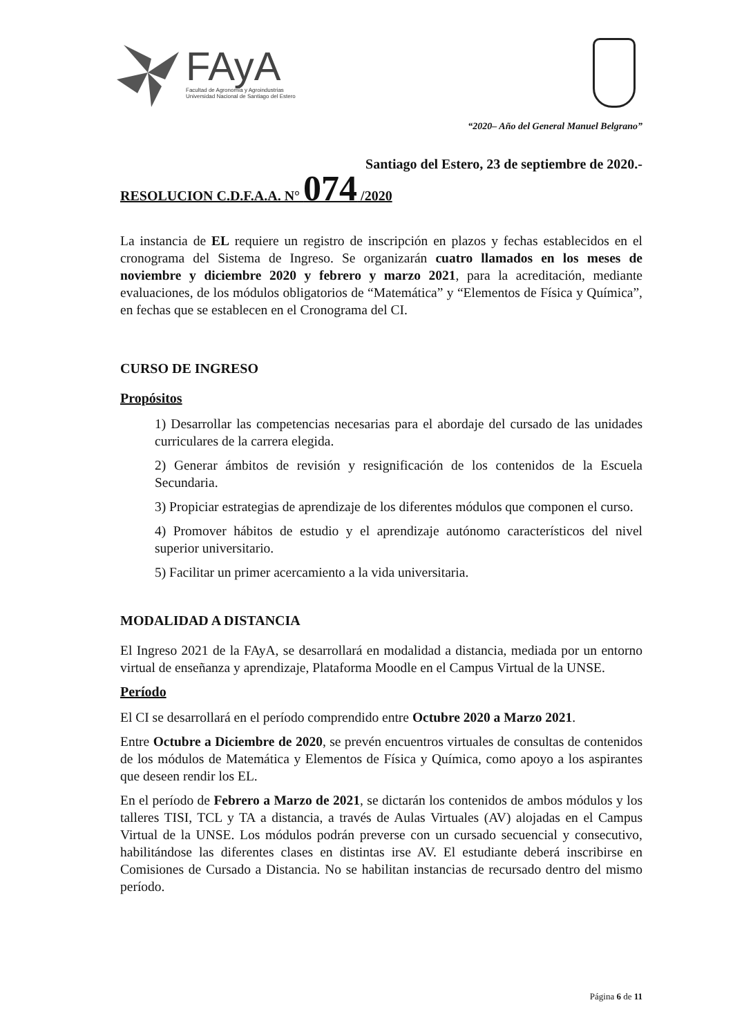FAyA
Facultad de Agronomía y Agroindustrias
Universidad Nacional de Santiago del Estero
“2020– Año del General Manuel Belgrano”
Santiago del Estero, 23 de septiembre de 2020.-
RESOLUCION C.D.F.A.A. N° 074 /2020
La instancia de EL requiere un registro de inscripción en plazos y fechas establecidos en el cronograma del Sistema de Ingreso. Se organizarán cuatro llamados en los meses de noviembre y diciembre 2020 y febrero y marzo 2021, para la acreditación, mediante evaluaciones, de los módulos obligatorios de “Matemática” y “Elementos de Física y Química”, en fechas que se establecen en el Cronograma del CI.
CURSO DE INGRESO
Propósitos
1) Desarrollar las competencias necesarias para el abordaje del cursado de las unidades curriculares de la carrera elegida.
2) Generar ámbitos de revisión y resignificación de los contenidos de la Escuela Secundaria.
3) Propiciar estrategias de aprendizaje de los diferentes módulos que componen el curso.
4) Promover hábitos de estudio y el aprendizaje autónomo característicos del nivel superior universitario.
5) Facilitar un primer acercamiento a la vida universitaria.
MODALIDAD A DISTANCIA
El Ingreso 2021 de la FAyA, se desarrollará en modalidad a distancia, mediada por un entorno virtual de enseñanza y aprendizaje, Plataforma Moodle en el Campus Virtual de la UNSE.
Período
El CI se desarrollará en el período comprendido entre Octubre 2020 a Marzo 2021.
Entre Octubre a Diciembre de 2020, se prevén encuentros virtuales de consultas de contenidos de los módulos de Matemática y Elementos de Física y Química, como apoyo a los aspirantes que deseen rendir los EL.
En el período de Febrero a Marzo de 2021, se dictarán los contenidos de ambos módulos y los talleres TISI, TCL y TA a distancia, a través de Aulas Virtuales (AV) alojadas en el Campus Virtual de la UNSE. Los módulos podrán preverse con un cursado secuencial y consecutivo, habilitándose las diferentes clases en distintas irse AV. El estudiante deberá inscribirse en Comisiones de Cursado a Distancia. No se habilitan instancias de recursado dentro del mismo período.
Página 6 de 11